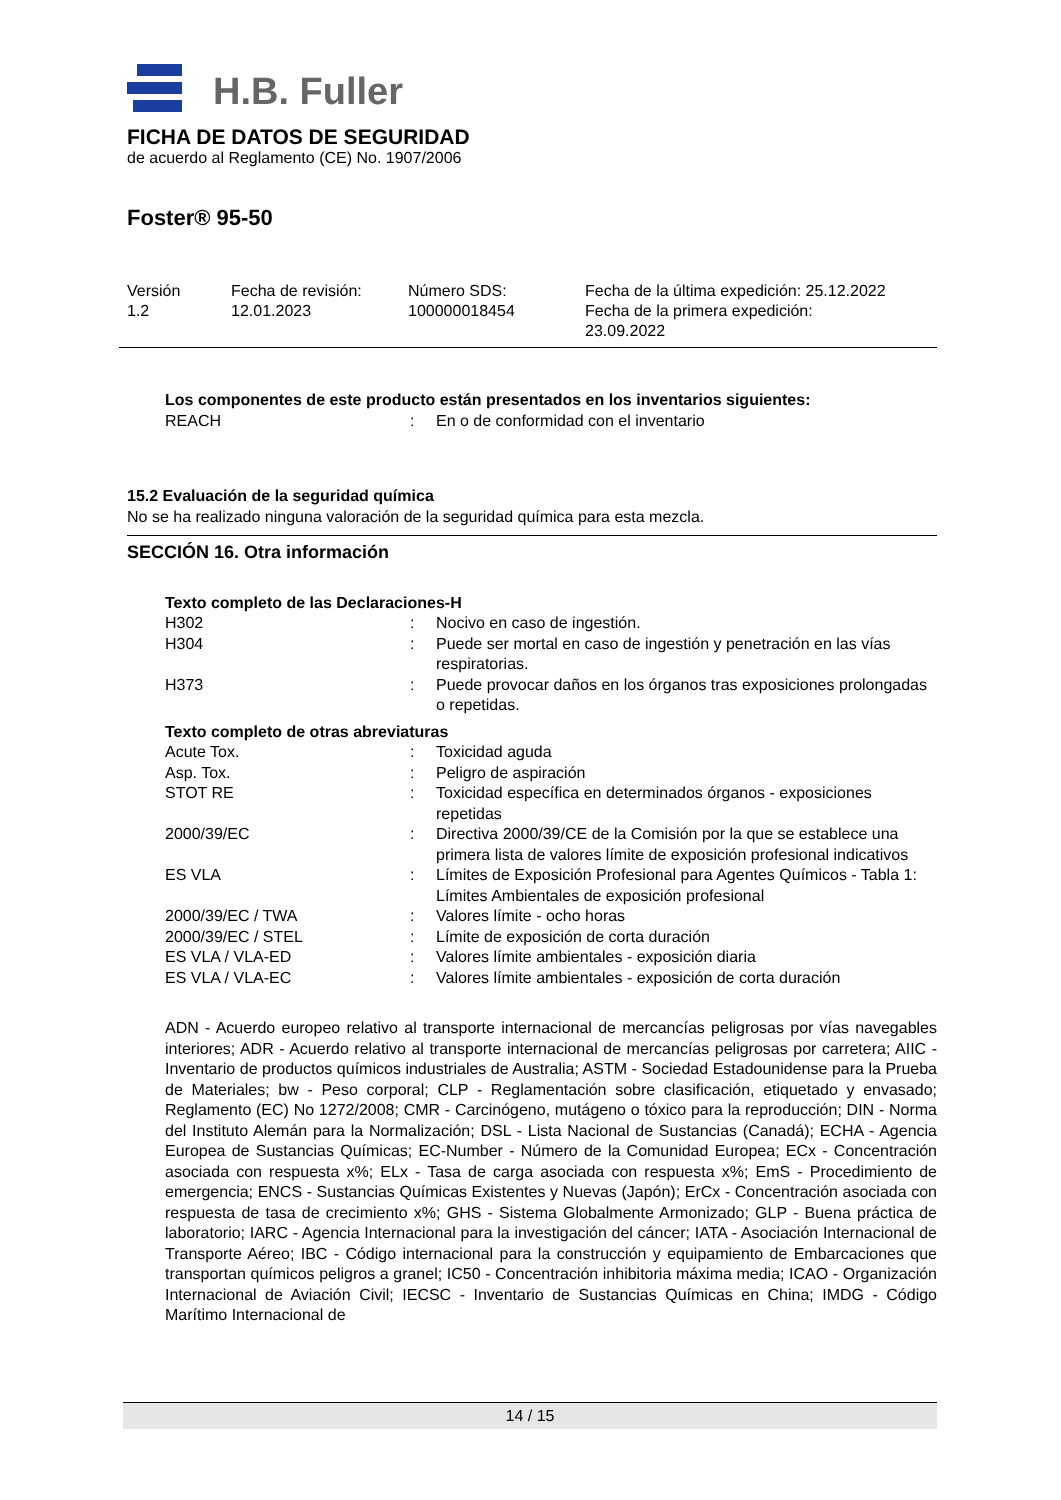H.B. Fuller
FICHA DE DATOS DE SEGURIDAD
de acuerdo al Reglamento (CE) No. 1907/2006
Foster® 95-50
Versión
1.2
Fecha de revisión:
12.01.2023
Número SDS:
100000018454
Fecha de la última expedición: 25.12.2022
Fecha de la primera expedición:
23.09.2022
Los componentes de este producto están presentados en los inventarios siguientes:
| REACH | : | En o de conformidad con el inventario |
15.2 Evaluación de la seguridad química
No se ha realizado ninguna valoración de la seguridad química para esta mezcla.
SECCIÓN 16. Otra información
Texto completo de las Declaraciones-H
| H302 | : | Nocivo en caso de ingestión. |
| H304 | : | Puede ser mortal en caso de ingestión y penetración en las vías respiratorias. |
| H373 | : | Puede provocar daños en los órganos tras exposiciones prolongadas o repetidas. |
Texto completo de otras abreviaturas
| Acute Tox. | : | Toxicidad aguda |
| Asp. Tox. | : | Peligro de aspiración |
| STOT RE | : | Toxicidad específica en determinados órganos - exposiciones repetidas |
| 2000/39/EC | : | Directiva 2000/39/CE de la Comisión por la que se establece una primera lista de valores límite de exposición profesional indicativos |
| ES VLA | : | Límites de Exposición Profesional para Agentes Químicos - Tabla 1: Límites Ambientales de exposición profesional |
| 2000/39/EC / TWA | : | Valores límite - ocho horas |
| 2000/39/EC / STEL | : | Límite de exposición de corta duración |
| ES VLA / VLA-ED | : | Valores límite ambientales - exposición diaria |
| ES VLA / VLA-EC | : | Valores límite ambientales - exposición de corta duración |
ADN - Acuerdo europeo relativo al transporte internacional de mercancías peligrosas por vías navegables interiores; ADR - Acuerdo relativo al transporte internacional de mercancías peligrosas por carretera; AIIC - Inventario de productos químicos industriales de Australia; ASTM - Sociedad Estadounidense para la Prueba de Materiales; bw - Peso corporal; CLP - Reglamentación sobre clasificación, etiquetado y envasado; Reglamento (EC) No 1272/2008; CMR - Carcinógeno, mutágeno o tóxico para la reproducción; DIN - Norma del Instituto Alemán para la Normalización; DSL - Lista Nacional de Sustancias (Canadá); ECHA - Agencia Europea de Sustancias Químicas; EC-Number - Número de la Comunidad Europea; ECx - Concentración asociada con respuesta x%; ELx - Tasa de carga asociada con respuesta x%; EmS - Procedimiento de emergencia; ENCS - Sustancias Químicas Existentes y Nuevas (Japón); ErCx - Concentración asociada con respuesta de tasa de crecimiento x%; GHS - Sistema Globalmente Armonizado; GLP - Buena práctica de laboratorio; IARC - Agencia Internacional para la investigación del cáncer; IATA - Asociación Internacional de Transporte Aéreo; IBC - Código internacional para la construcción y equipamiento de Embarcaciones que transportan químicos peligros a granel; IC50 - Concentración inhibitoria máxima media; ICAO - Organización Internacional de Aviación Civil; IECSC - Inventario de Sustancias Químicas en China; IMDG - Código Marítimo Internacional de
14 / 15